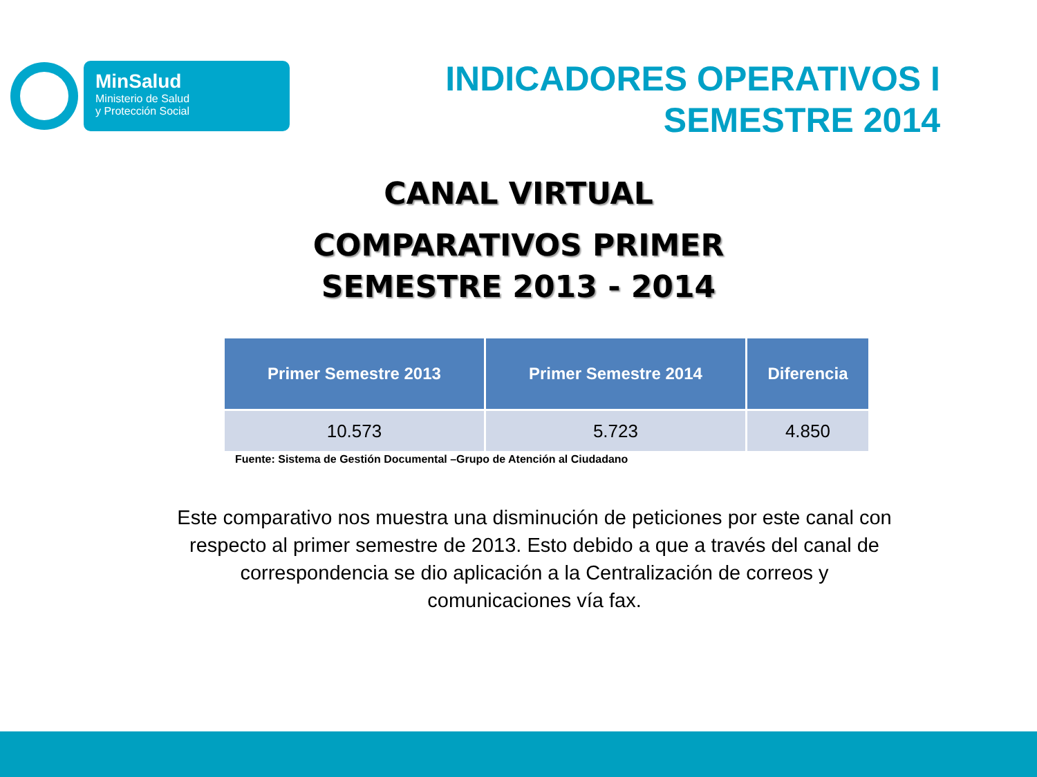MinSalud
Ministerio de Salud
y Protección Social
INDICADORES OPERATIVOS I
SEMESTRE 2014
CANAL VIRTUAL
COMPARATIVOS PRIMER
SEMESTRE 2013 - 2014
| Primer Semestre 2013 | Primer Semestre 2014 | Diferencia |
| --- | --- | --- |
| 10.573 | 5.723 | 4.850 |
Fuente: Sistema de Gestión Documental –Grupo de Atención al Ciudadano
Este comparativo nos muestra una disminución de peticiones por este canal con respecto al primer semestre de 2013. Esto debido a que a través del canal de correspondencia se dio aplicación a la Centralización de correos y comunicaciones vía fax.